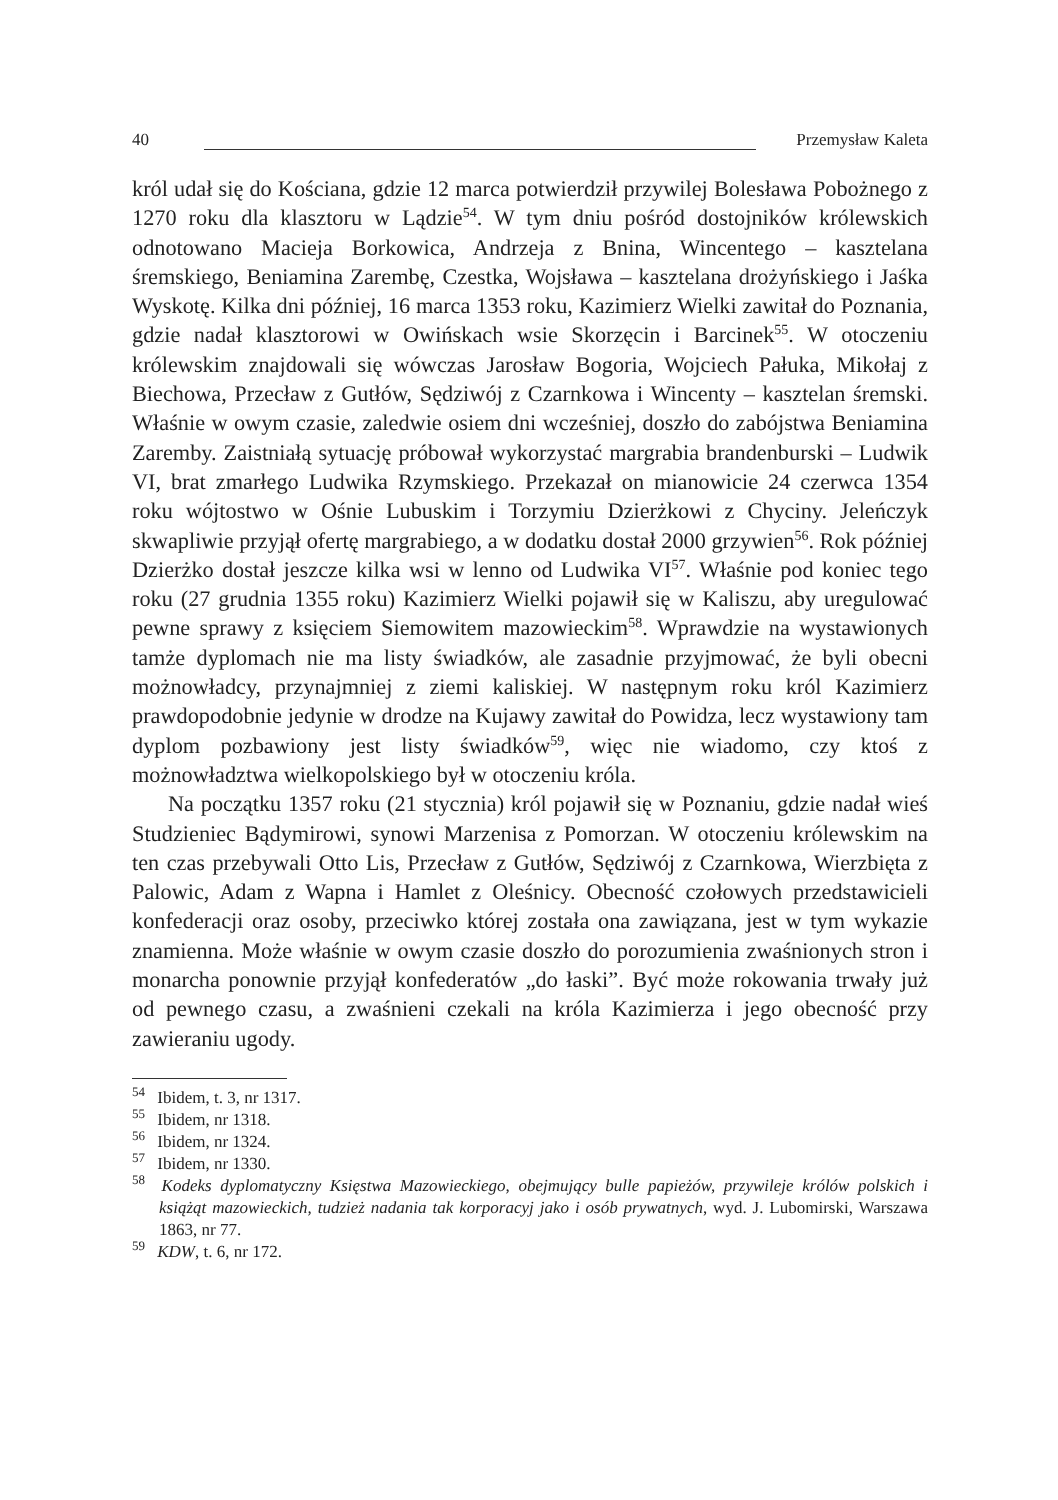40 Przemysław Kaleta
król udał się do Kościana, gdzie 12 marca potwierdził przywilej Bolesława Pobożnego z 1270 roku dla klasztoru w Lądzie<sup>54</sup>. W tym dniu pośród dostojników królewskich odnotowano Macieja Borkowica, Andrzeja z Bnina, Wincentego – kasztelana śremskiego, Beniamina Zarembę, Czestka, Wojsława – kasztelana drożyńskiego i Jaśka Wyskotę. Kilka dni później, 16 marca 1353 roku, Kazimierz Wielki zawitał do Poznania, gdzie nadał klasztorowi w Owińskach wsie Skorzęcin i Barcinek<sup>55</sup>. W otoczeniu królewskim znajdowali się wówczas Jarosław Bogoria, Wojciech Pałuka, Mikołaj z Biechowa, Przecław z Gutłów, Sędziwój z Czarnkowa i Wincenty – kasztelan śremski. Właśnie w owym czasie, zaledwie osiem dni wcześniej, doszło do zabójstwa Beniamina Zaremby. Zaistniałą sytuację próbował wykorzystać margrabia brandenburski – Ludwik VI, brat zmarłego Ludwika Rzymskiego. Przekazał on mianowicie 24 czerwca 1354 roku wójtostwo w Ośnie Lubuskim i Torzymiu Dzierżkowi z Chyciny. Jeleńczyk skwapliwie przyjął ofertę margrabiego, a w dodatku dostał 2000 grzywien<sup>56</sup>. Rok później Dzierżko dostał jeszcze kilka wsi w lenno od Ludwika VI<sup>57</sup>. Właśnie pod koniec tego roku (27 grudnia 1355 roku) Kazimierz Wielki pojawił się w Kaliszu, aby uregulować pewne sprawy z księciem Siemowitem mazowieckim<sup>58</sup>. Wprawdzie na wystawionych tamże dyplomach nie ma listy świadków, ale zasadnie przyjmować, że byli obecni możnowładcy, przynajmniej z ziemi kaliskiej. W następnym roku król Kazimierz prawdopodobnie jedynie w drodze na Kujawy zawitał do Powidza, lecz wystawiony tam dyplom pozbawiony jest listy świadków<sup>59</sup>, więc nie wiadomo, czy ktoś z możnowładztwa wielkopolskiego był w otoczeniu króla.
Na początku 1357 roku (21 stycznia) król pojawił się w Poznaniu, gdzie nadał wieś Studzieniec Bądymirowi, synowi Marzenisa z Pomorzan. W otoczeniu królewskim na ten czas przebywali Otto Lis, Przecław z Gutłów, Sędziwój z Czarnkowa, Wierzbięta z Palowic, Adam z Wapna i Hamlet z Oleśnicy. Obecność czołowych przedstawicieli konfederacji oraz osoby, przeciwko której została ona zawiązana, jest w tym wykazie znamienna. Może właśnie w owym czasie doszło do porozumienia zwaśnionych stron i monarcha ponownie przyjął konfederatów „do łaski”. Być może rokowania trwały już od pewnego czasu, a zwaśnieni czekali na króla Kazimierza i jego obecność przy zawieraniu ugody.
<sup>54</sup> Ibidem, t. 3, nr 1317.
<sup>55</sup> Ibidem, nr 1318.
<sup>56</sup> Ibidem, nr 1324.
<sup>57</sup> Ibidem, nr 1330.
<sup>58</sup> Kodeks dyplomatyczny Księstwa Mazowieckiego, obejmujący bulle papieżów, przywileje królów polskich i książąt mazowieckich, tudzież nadania tak korporacyj jako i osób prywatnych, wyd. J. Lubomirski, Warszawa 1863, nr 77.
<sup>59</sup> KDW, t. 6, nr 172.